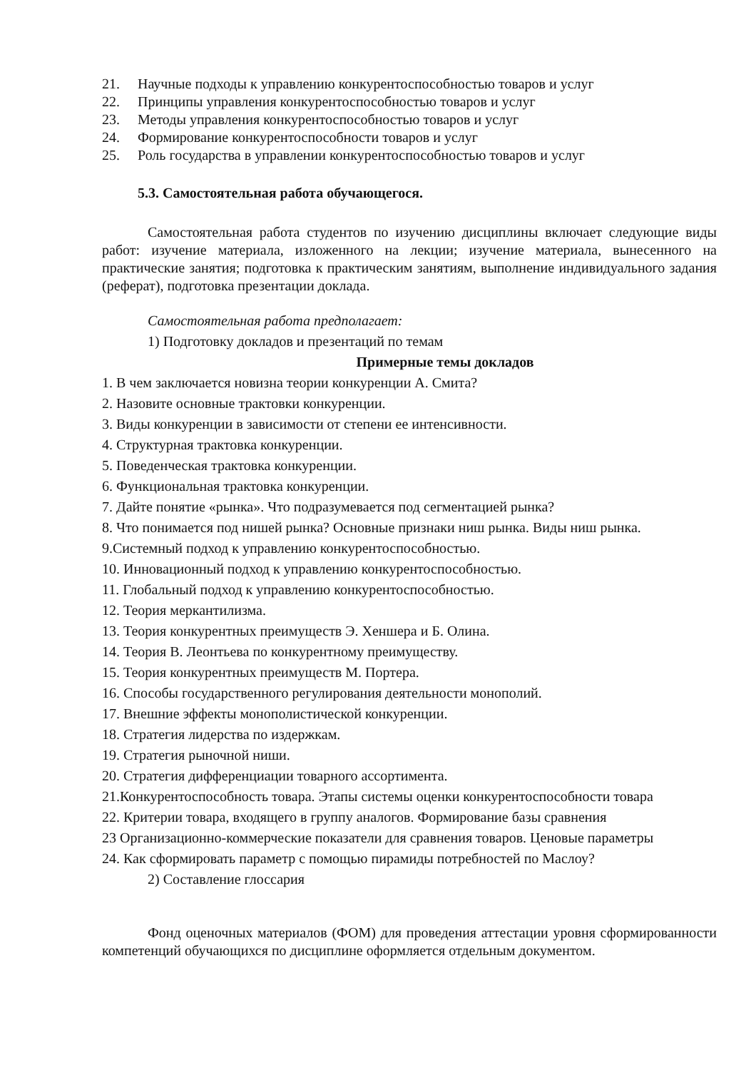21. Научные подходы к управлению конкурентоспособностью товаров и услуг
22. Принципы управления конкурентоспособностью товаров и услуг
23. Методы управления конкурентоспособностью товаров и услуг
24. Формирование конкурентоспособности товаров и услуг
25. Роль государства в управлении конкурентоспособностью товаров и услуг
5.3. Самостоятельная работа обучающегося.
Самостоятельная работа студентов по изучению дисциплины включает следующие виды работ: изучение материала, изложенного на лекции; изучение материала, вынесенного на практические занятия; подготовка к практическим занятиям, выполнение индивидуального задания (реферат), подготовка презентации доклада.
Самостоятельная работа предполагает:
1) Подготовку докладов и презентаций по темам
Примерные темы докладов
1. В чем заключается новизна теории конкуренции А. Смита?
2. Назовите основные трактовки конкуренции.
3. Виды конкуренции в зависимости от степени ее интенсивности.
4. Структурная трактовка конкуренции.
5. Поведенческая трактовка конкуренции.
6. Функциональная трактовка конкуренции.
7. Дайте понятие «рынка». Что подразумевается под сегментацией рынка?
8. Что понимается под нишей рынка? Основные признаки ниш рынка. Виды ниш рынка.
9.Системный подход к управлению конкурентоспособностью.
10. Инновационный подход к управлению конкурентоспособностью.
11. Глобальный подход к управлению конкурентоспособностью.
12. Теория меркантилизма.
13. Теория конкурентных преимуществ Э. Хеншера и Б. Олина.
14. Теория В. Леонтьева по конкурентному преимуществу.
15. Теория конкурентных преимуществ М. Портера.
16. Способы государственного регулирования деятельности монополий.
17. Внешние эффекты монополистической конкуренции.
18. Стратегия лидерства по издержкам.
19. Стратегия рыночной ниши.
20. Стратегия дифференциации товарного ассортимента.
21.Конкурентоспособность товара. Этапы системы оценки конкурентоспособности товара
22. Критерии товара, входящего в группу аналогов. Формирование базы сравнения
23 Организационно-коммерческие показатели для сравнения товаров. Ценовые параметры
24. Как сформировать параметр с помощью пирамиды потребностей по Маслоу?
2) Составление глоссария
Фонд оценочных материалов (ФОМ) для проведения аттестации уровня сформированности компетенций обучающихся по дисциплине оформляется отдельным документом.